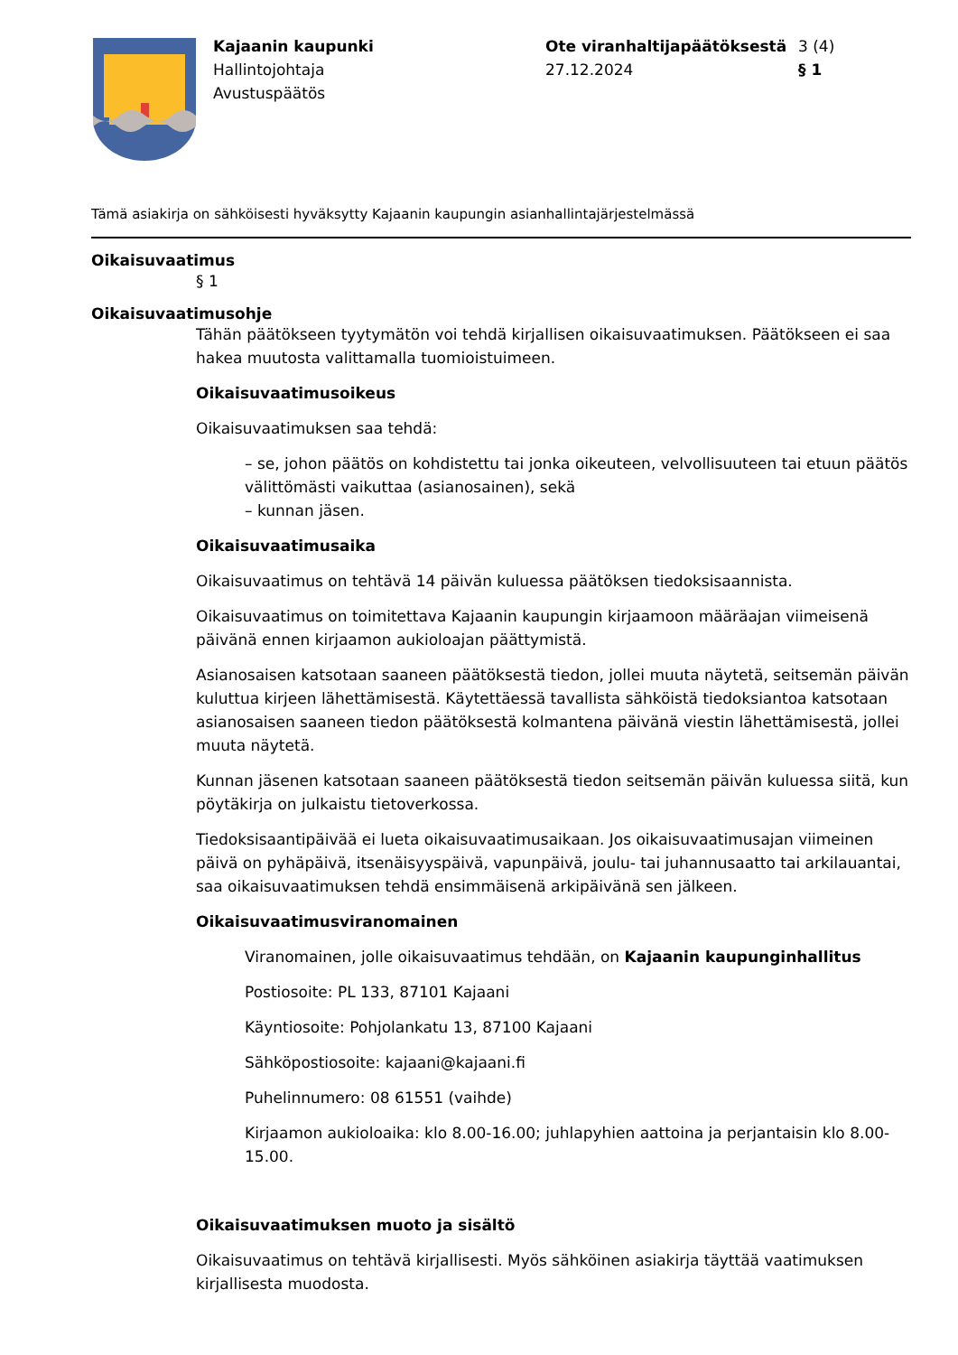Kajaanin kaupunki
Hallintojohtaja
Avustuspäätös
Ote viranhaltijapäätöksestä
27.12.2024
3 (4)
§ 1
Tämä asiakirja on sähköisesti hyväksytty Kajaanin kaupungin asianhallintajärjestelmässä
Oikaisuvaatimus
§ 1
Oikaisuvaatimusohje
Tähän päätökseen tyytymätön voi tehdä kirjallisen oikaisuvaatimuksen. Päätökseen ei saa hakea muutosta valittamalla tuomioistuimeen.
Oikaisuvaatimusoikeus
Oikaisuvaatimuksen saa tehdä:
– se, johon päätös on kohdistettu tai jonka oikeuteen, velvollisuuteen tai etuun päätös välittömästi vaikuttaa (asianosainen), sekä
– kunnan jäsen.
Oikaisuvaatimusaika
Oikaisuvaatimus on tehtävä 14 päivän kuluessa päätöksen tiedoksisaannista.
Oikaisuvaatimus on toimitettava Kajaanin kaupungin kirjaamoon määräajan viimeisenä päivänä ennen kirjaamon aukioloajan päättymistä.
Asianosaisen katsotaan saaneen päätöksestä tiedon, jollei muuta näytetä, seitsemän päivän kuluttua kirjeen lähettämisestä. Käytettäessä tavallista sähköistä tiedoksiantoa katsotaan asianosaisen saaneen tiedon päätöksestä kolmantena päivänä viestin lähettämisestä, jollei muuta näytetä.
Kunnan jäsenen katsotaan saaneen päätöksestä tiedon seitsemän päivän kuluessa siitä, kun pöytäkirja on julkaistu tietoverkossa.
Tiedoksisaantipäivää ei lueta oikaisuvaatimusaikaan. Jos oikaisuvaatimusajan viimeinen päivä on pyhäpäivä, itsenäisyyspäivä, vapunpäivä, joulu- tai juhannusaatto tai arkilauantai, saa oikaisuvaatimuksen tehdä ensimmäisenä arkipäivänä sen jälkeen.
Oikaisuvaatimusviranomainen
Viranomainen, jolle oikaisuvaatimus tehdään, on Kajaanin kaupunginhallitus
Postiosoite: PL 133, 87101 Kajaani
Käyntiosoite: Pohjolankatu 13, 87100 Kajaani
Sähköpostiosoite: kajaani@kajaani.fi
Puhelinnumero: 08 61551 (vaihde)
Kirjaamon aukioloaika: klo 8.00-16.00; juhlapyhien aattoina ja perjantaisin klo 8.00-15.00.
Oikaisuvaatimuksen muoto ja sisältö
Oikaisuvaatimus on tehtävä kirjallisesti. Myös sähköinen asiakirja täyttää vaatimuksen kirjallisesta muodosta.